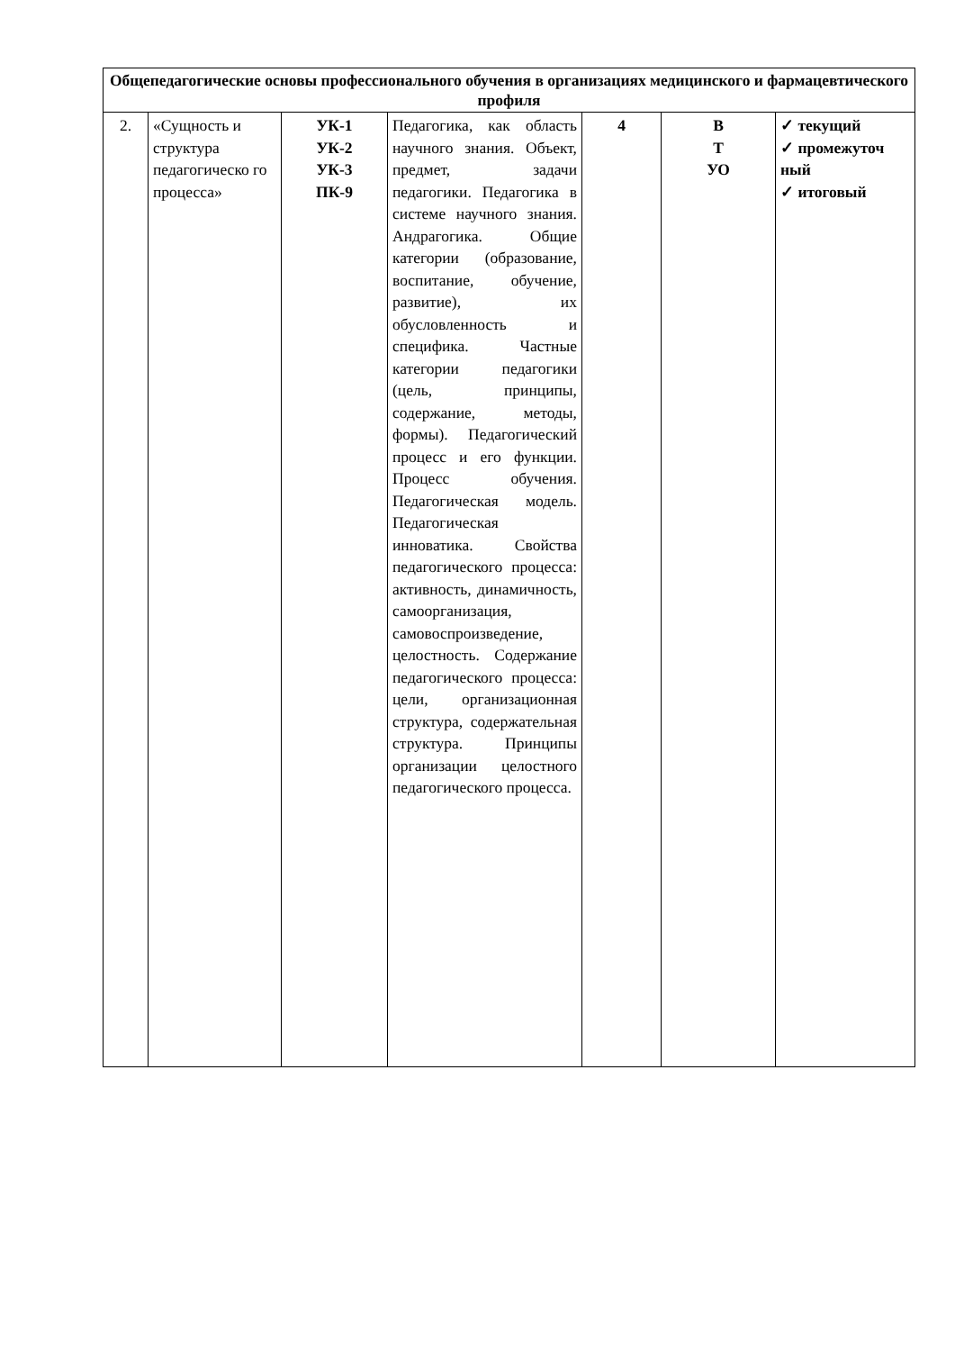| Общепедагогические основы профессионального обучения в организациях медицинского и фармацевтического профиля | | | | | | |
| 2. | «Сущность и структура педагогическо го процесса» | УК-1 УК-2 УК-3 ПК-9 | Педагогика, как область научного знания. Объект, предмет, задачи педагогики. Педагогика в системе научного знания. Андрагогика. Общие категории (образование, воспитание, обучение, развитие), их обусловленность и специфика. Частные категории педагогики (цель, принципы, содержание, методы, формы). Педагогический процесс и его функции. Процесс обучения. Педагогическая модель. Педагогическая инноватика. Свойства педагогического процесса: активность, динамичность, самоорганизация, самовоспроизведение, целостность. Содержание педагогического процесса: цели, организационная структура, содержательная структура. Принципы организации целостного педагогического процесса. | 4 | В Т УО | ✓ текущий ✓ промежуточ ный ✓ итоговый |